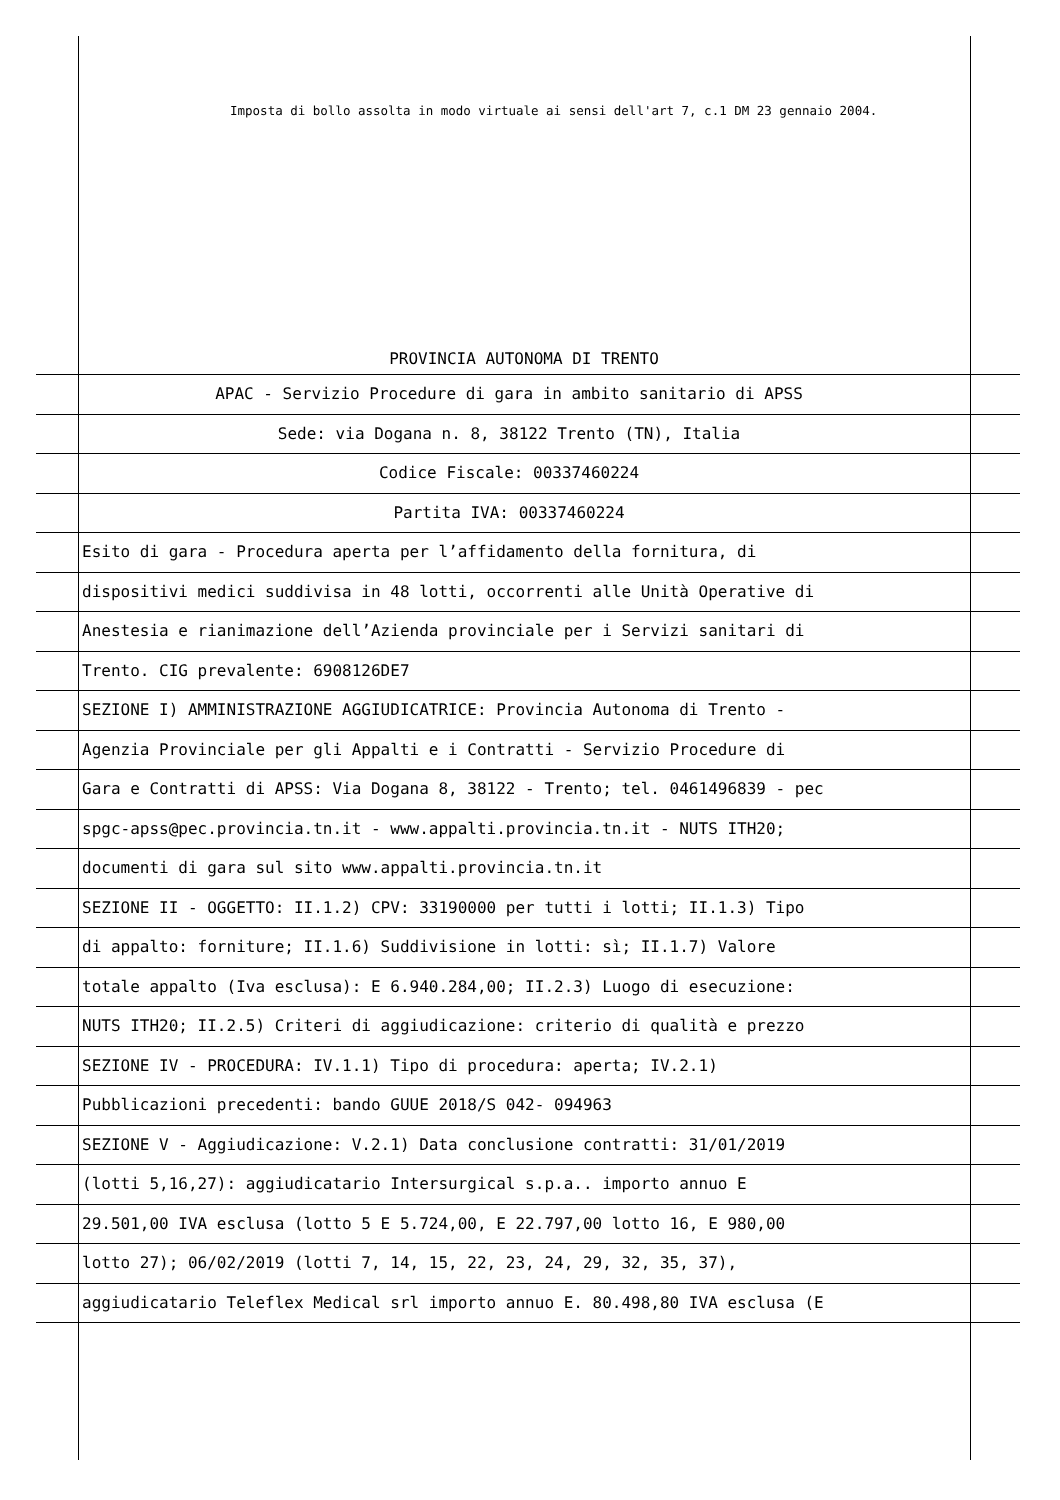Imposta di bollo assolta in modo virtuale ai sensi dell'art 7, c.1 DM 23 gennaio 2004.
PROVINCIA AUTONOMA DI TRENTO
APAC - Servizio Procedure di gara in ambito sanitario di APSS
Sede: via Dogana n. 8, 38122 Trento (TN), Italia
Codice Fiscale: 00337460224
Partita IVA: 00337460224
Esito di gara - Procedura aperta per l’affidamento della fornitura, di
dispositivi medici suddivisa in 48 lotti, occorrenti alle Unità Operative di
Anestesia e rianimazione dell’Azienda provinciale per i Servizi sanitari di
Trento. CIG prevalente: 6908126DE7
SEZIONE I) AMMINISTRAZIONE AGGIUDICATRICE: Provincia Autonoma di Trento -
Agenzia Provinciale per gli Appalti e i Contratti - Servizio Procedure di
Gara e Contratti di APSS: Via Dogana 8, 38122 - Trento; tel. 0461496839 - pec
spgc-apss@pec.provincia.tn.it - www.appalti.provincia.tn.it - NUTS ITH20;
documenti di gara sul sito www.appalti.provincia.tn.it
SEZIONE II - OGGETTO: II.1.2) CPV: 33190000 per tutti i lotti; II.1.3) Tipo
di appalto: forniture; II.1.6) Suddivisione in lotti: sì; II.1.7) Valore
totale appalto (Iva esclusa): E 6.940.284,00; II.2.3) Luogo di esecuzione:
NUTS ITH20; II.2.5) Criteri di aggiudicazione: criterio di qualità e prezzo
SEZIONE IV - PROCEDURA: IV.1.1) Tipo di procedura: aperta; IV.2.1)
Pubblicazioni precedenti: bando GUUE 2018/S 042- 094963
SEZIONE V - Aggiudicazione: V.2.1) Data conclusione contratti: 31/01/2019
(lotti 5,16,27): aggiudicatario Intersurgical s.p.a.. importo annuo E
29.501,00 IVA esclusa (lotto 5 E 5.724,00, E 22.797,00 lotto 16, E 980,00
lotto 27); 06/02/2019 (lotti 7, 14, 15, 22, 23, 24, 29, 32, 35, 37),
aggiudicatario Teleflex Medical srl importo annuo E. 80.498,80 IVA esclusa (E